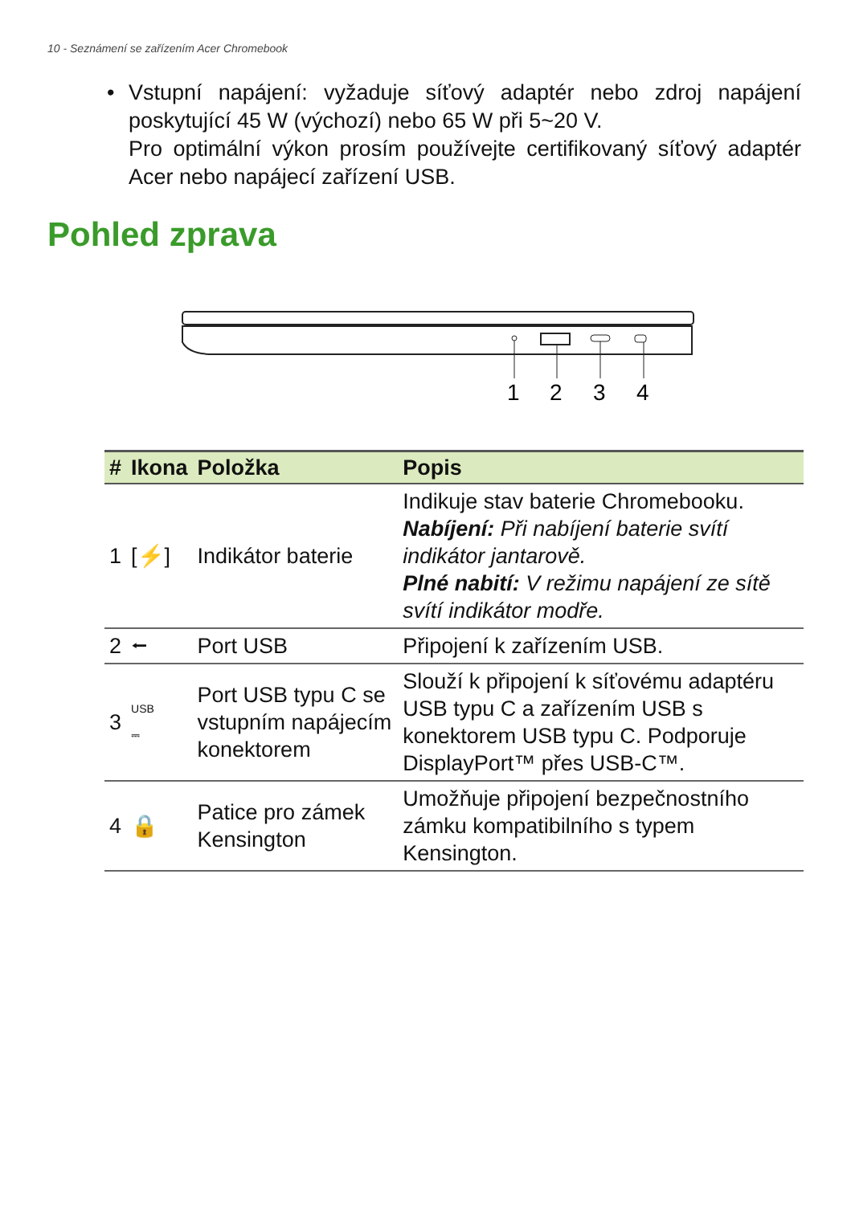10 - Seznámení se zařízením Acer Chromebook
• Vstupní napájení: vyžaduje síťový adaptér nebo zdroj napájení poskytující 45 W (výchozí) nebo 65 W při 5~20 V.
Pro optimální výkon prosím používejte certifikovaný síťový adaptér Acer nebo napájecí zařízení USB.
Pohled zprava
1
2
3
4
| # | Ikona | Položka | Popis |
| --- | --- | --- | --- |
| 1 | [⚡] | Indikátor baterie | Indikuje stav baterie Chromebooku. Nabíjení: Při nabíjení baterie svítí indikátor jantarově. Plné nabití: V režimu napájení ze sítě svítí indikátor modře. |
| 2 | ⭠ | Port USB | Připojení k zařízením USB. |
| 3 | USB ⎓ | Port USB typu C se vstupním napájecím konektorem | Slouží k připojení k síťovému adaptéru USB typu C a zařízením USB s konektorem USB typu C. Podporuje DisplayPort™ přes USB-C™. |
| 4 | 🔒 | Patice pro zámek Kensington | Umožňuje připojení bezpečnostního zámku kompatibilního s typem Kensington. |